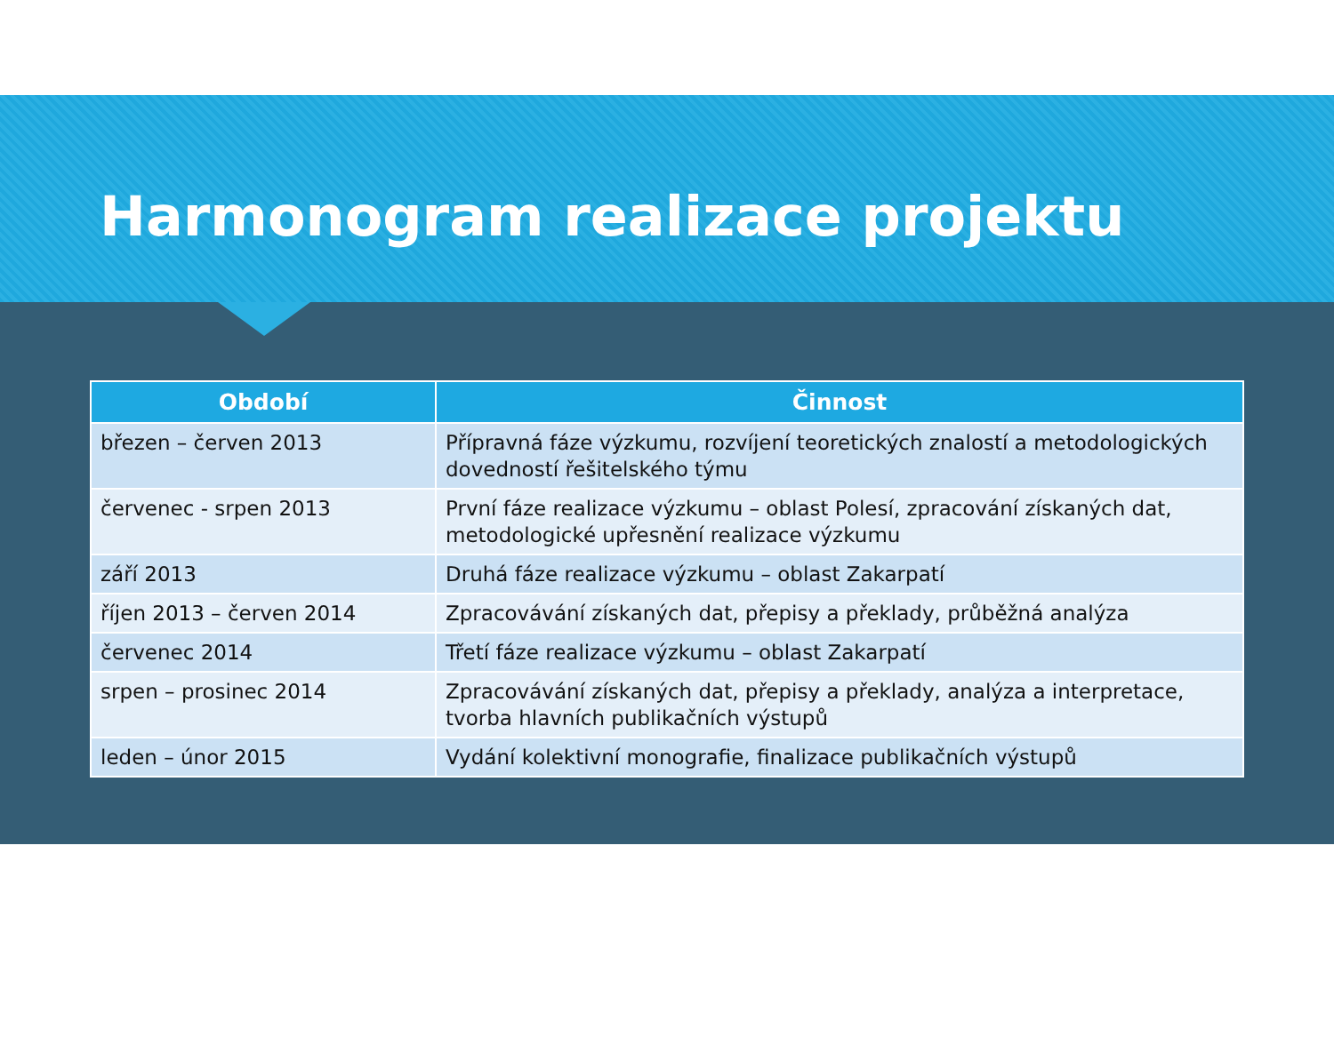Harmonogram realizace projektu
| Období | Činnost |
| --- | --- |
| březen – červen 2013 | Přípravná fáze výzkumu, rozvíjení teoretických znalostí a metodologických dovedností řešitelského týmu |
| červenec - srpen 2013 | První fáze realizace výzkumu – oblast Polesí, zpracování získaných dat, metodologické upřesnění realizace výzkumu |
| září 2013 | Druhá fáze realizace výzkumu – oblast Zakarpatí |
| říjen 2013 – červen 2014 | Zpracovávání získaných dat, přepisy a překlady, průběžná analýza |
| červenec 2014 | Třetí fáze realizace výzkumu – oblast Zakarpatí |
| srpen – prosinec 2014 | Zpracovávání získaných dat, přepisy a překlady, analýza a interpretace, tvorba hlavních publikačních výstupů |
| leden – únor 2015 | Vydání kolektivní monografie, finalizace publikačních výstupů |